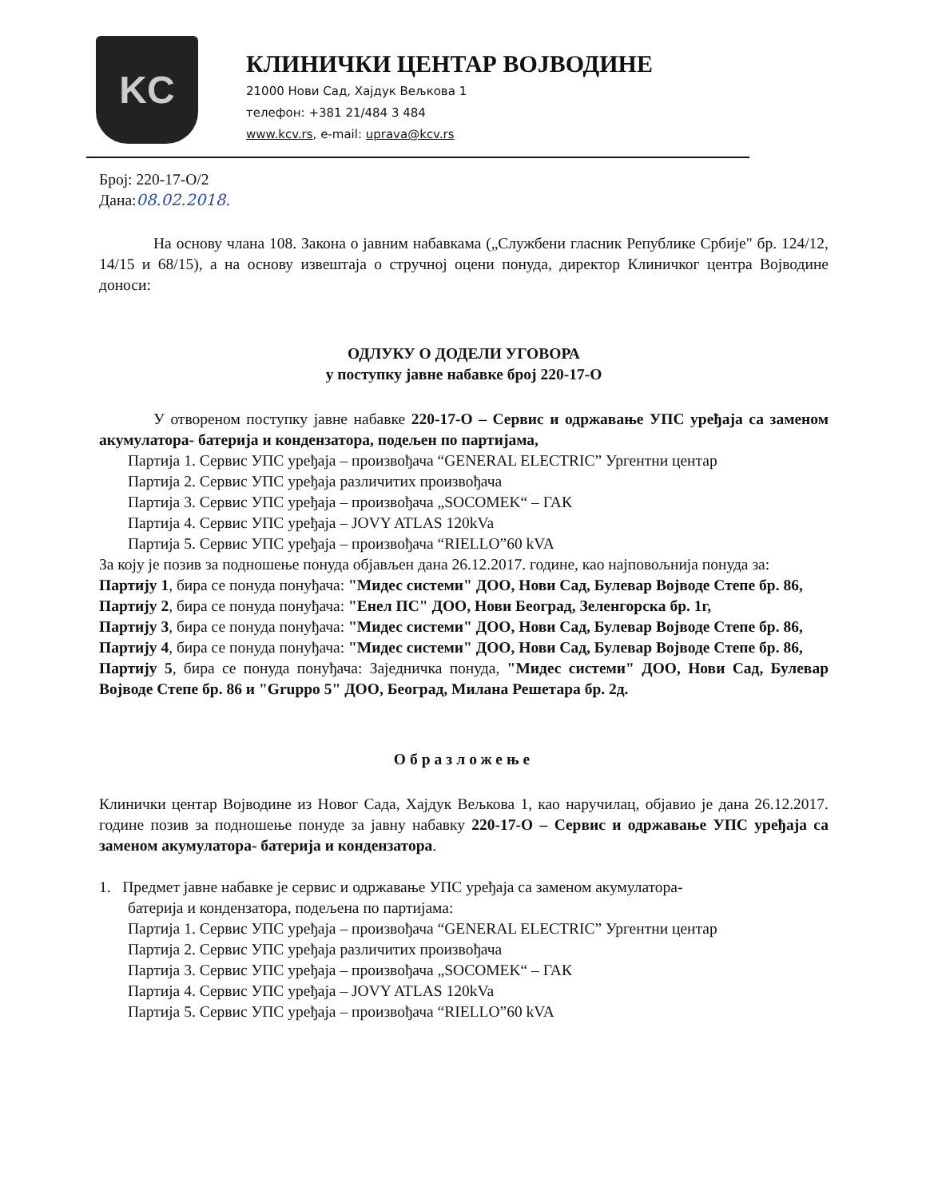KC
КЛИНИЧКИ ЦЕНТАР ВОЈВОДИНЕ
21000 Нови Сад, Хајдук Вељкова 1
телефон: +381 21/484 3 484
www.kcv.rs, e-mail: uprava@kcv.rs
Број: 220-17-О/2
Дана:08.02.2018.
На основу члана 108. Закона о јавним набавкама („Службени гласник Републике Србије" бр. 124/12, 14/15 и 68/15), а на основу извештаја о стручној оцени понуда, директор Клиничког центра Војводине доноси:
ОДЛУКУ О ДОДЕЛИ УГОВОРА
у поступку јавне набавке број 220-17-О
У отвореном поступку јавне набавке 220-17-О – Сервис и одржавање УПС уређаја са заменом акумулатора- батерија и кондензатора, подељен по партијама,
Партија 1. Сервис УПС уређаја – произвођача “GENERAL ELECTRIC” Ургентни центар
Партија 2. Сервис УПС уређаја различитих произвођача
Партија 3. Сервис УПС уређаја – произвођача „SOCOMEK“ – ГАК
Партија 4. Сервис УПС уређаја – JOVY ATLAS 120kVa
Партија 5. Сервис УПС уређаја – произвођача “RIELLO”60 kVA
За коју је позив за подношење понуда објављен дана 26.12.2017. године, као најповољнија понуда за:
Партију 1, бира се понуда понуђача: "Мидес системи" ДОО, Нови Сад, Булевар Војводе Степе бр. 86,
Партију 2, бира се понуда понуђача: "Енел ПС" ДОО, Нови Београд, Зеленгорска бр. 1г,
Партију 3, бира се понуда понуђача: "Мидес системи" ДОО, Нови Сад, Булевар Војводе Степе бр. 86,
Партију 4, бира се понуда понуђача: "Мидес системи" ДОО, Нови Сад, Булевар Војводе Степе бр. 86,
Партију 5, бира се понуда понуђача: Заједничка понуда, "Мидес системи" ДОО, Нови Сад, Булевар Војводе Степе бр. 86 и "Gruppo 5" ДОО, Београд, Милана Решетара бр. 2д.
Образложење
Клинички центар Војводине из Новог Сада, Хајдук Вељкова 1, као наручилац, објавио је дана 26.12.2017. године позив за подношење понуде за јавну набавку 220-17-О – Сервис и одржавање УПС уређаја са заменом акумулатора- батерија и кондензатора.
1. Предмет јавне набавке је сервис и одржавање УПС уређаја са заменом акумулатора-
батерија и кондензатора, подељена по партијама:
Партија 1. Сервис УПС уређаја – произвођача “GENERAL ELECTRIC” Ургентни центар
Партија 2. Сервис УПС уређаја различитих произвођача
Партија 3. Сервис УПС уређаја – произвођача „SOCOMEK“ – ГАК
Партија 4. Сервис УПС уређаја – JOVY ATLAS 120kVa
Партија 5. Сервис УПС уређаја – произвођача “RIELLO”60 kVA